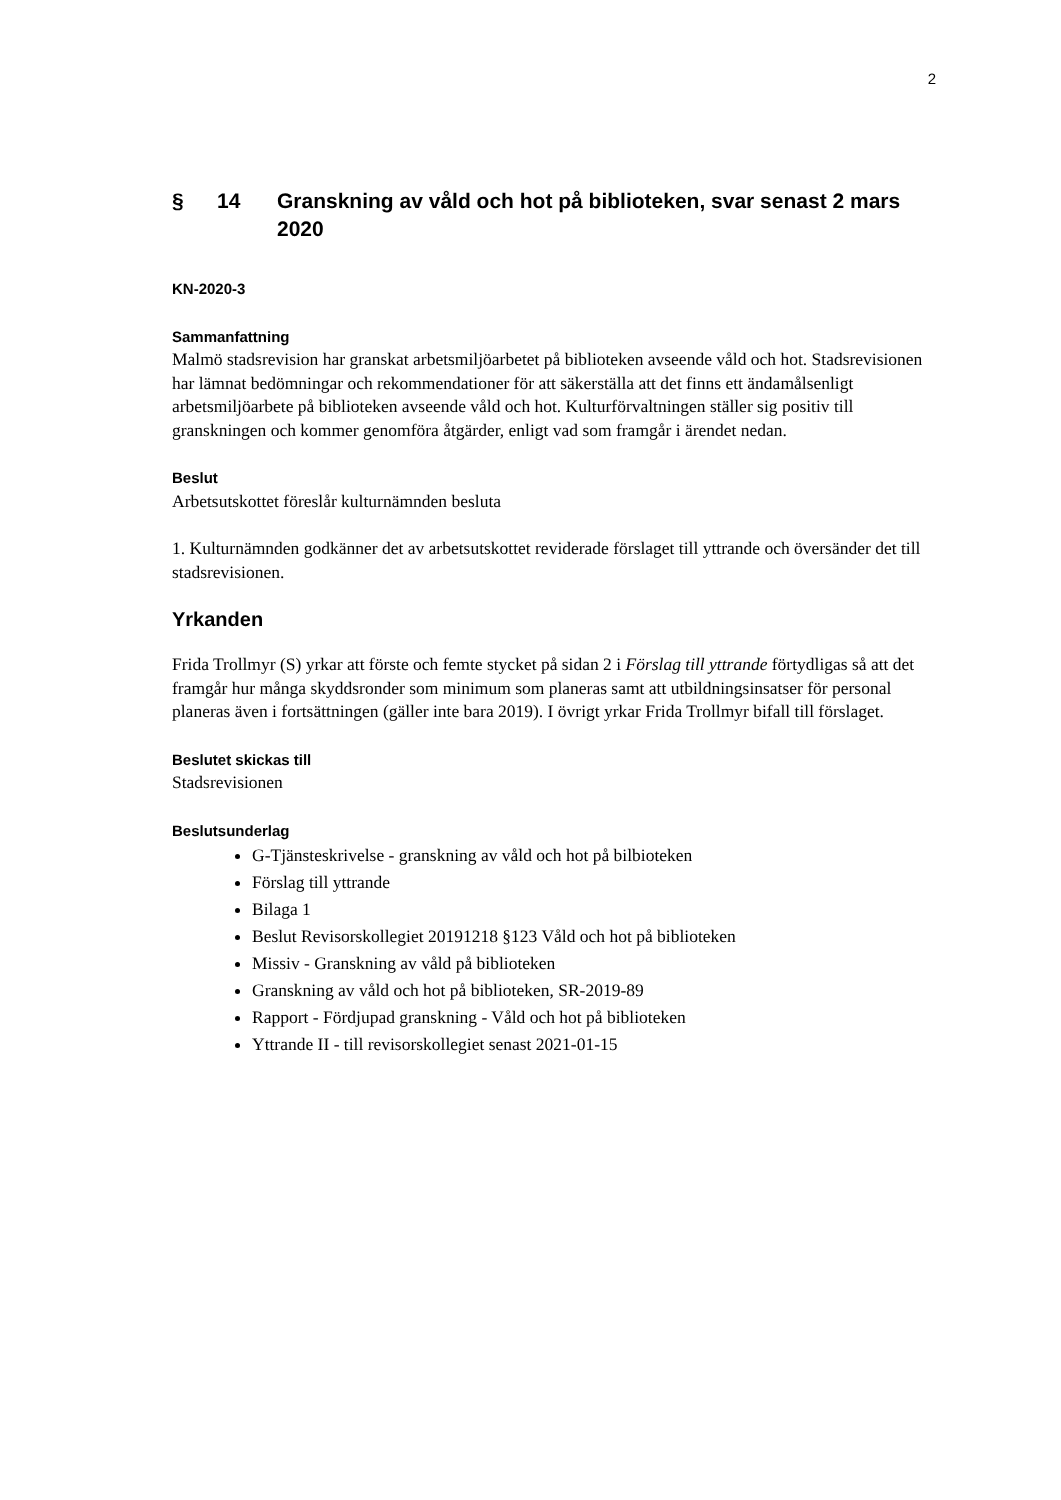2
§ 14 Granskning av våld och hot på biblioteken, svar senast 2 mars 2020
KN-2020-3
Sammanfattning
Malmö stadsrevision har granskat arbetsmiljöarbetet på biblioteken avseende våld och hot. Stadsrevisionen har lämnat bedömningar och rekommendationer för att säkerställa att det finns ett ändamålsenligt arbetsmiljöarbete på biblioteken avseende våld och hot. Kulturförvaltningen ställer sig positiv till granskningen och kommer genomföra åtgärder, enligt vad som framgår i ärendet nedan.
Beslut
Arbetsutskottet föreslår kulturnämnden besluta
1. Kulturnämnden godkänner det av arbetsutskottet reviderade förslaget till yttrande och översänder det till stadsrevisionen.
Yrkanden
Frida Trollmyr (S) yrkar att förste och femte stycket på sidan 2 i Förslag till yttrande förtydligas så att det framgår hur många skyddsronder som minimum som planeras samt att utbildningsinsatser för personal planeras även i fortsättningen (gäller inte bara 2019). I övrigt yrkar Frida Trollmyr bifall till förslaget.
Beslutet skickas till
Stadsrevisionen
Beslutsunderlag
G-Tjänsteskrivelse - granskning av våld och hot på bilbioteken
Förslag till yttrande
Bilaga 1
Beslut Revisorskollegiet 20191218 §123 Våld och hot på biblioteken
Missiv - Granskning av våld på biblioteken
Granskning av våld och hot på biblioteken, SR-2019-89
Rapport - Fördjupad granskning - Våld och hot på biblioteken
Yttrande II - till revisorskollegiet senast 2021-01-15